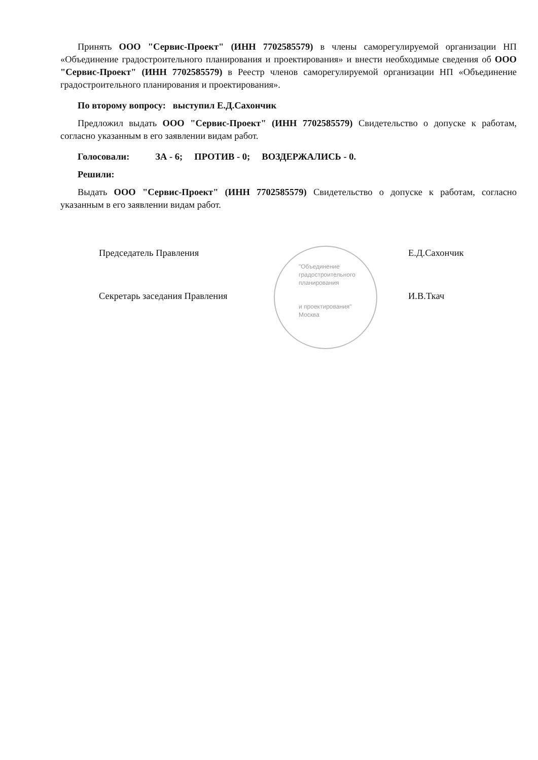Принять ООО "Сервис-Проект" (ИНН 7702585579) в члены саморегулируемой организации НП «Объединение градостроительного планирования и проектирования» и внести необходимые сведения об ООО "Сервис-Проект" (ИНН 7702585579) в Реестр членов саморегулируемой организации НП «Объединение градостроительного планирования и проектирования».
По второму вопросу: выступил Е.Д.Сахончик
Предложил выдать ООО "Сервис-Проект" (ИНН 7702585579) Свидетельство о допуске к работам, согласно указанным в его заявлении видам работ.
Голосовали: ЗА - 6; ПРОТИВ - 0; ВОЗДЕРЖАЛИСЬ - 0.
Решили:
Выдать ООО "Сервис-Проект" (ИНН 7702585579) Свидетельство о допуске к работам, согласно указанным в его заявлении видам работ.
Председатель Правления Е.Д.Сахончик
"Объединение
градостроительного
планирования
Секретарь заседания Правления И.В.Ткач
и проектирования"
Москва